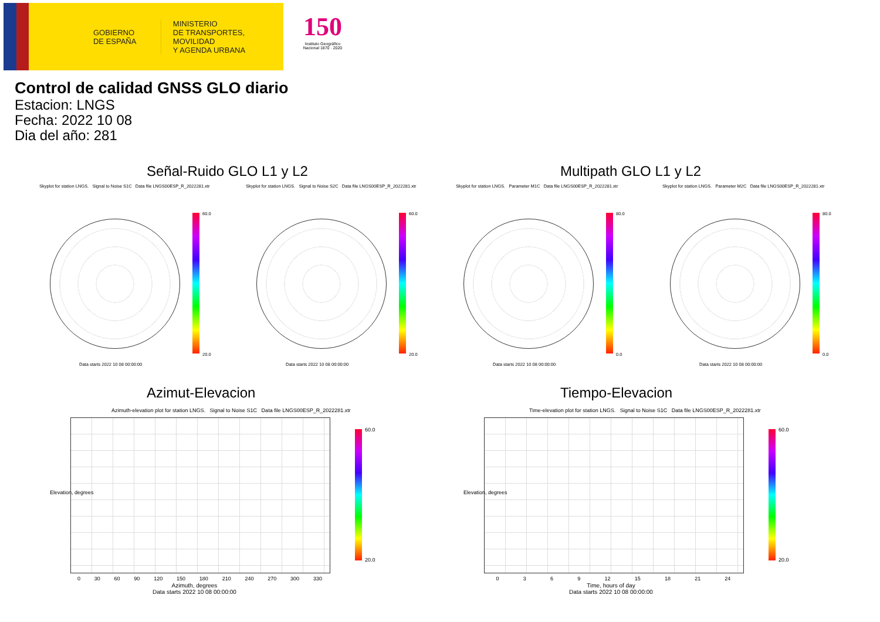GOBIERNO
DE ESPAÑA
MINISTERIO
DE TRANSPORTES, MOVILIDAD
Y AGENDA URBANA
150
Instituto Geográfico Nacional 1870 · 2020
Control de calidad GNSS GLO diario
Estacion: LNGS
Fecha: 2022 10 08
Dia del año: 281
Señal-Ruido GLO L1 y L2 Multipath GLO L1 y L2
Skyplot for station LNGS. Signal to Noise S1C Data file LNGS00ESP_R_2022281.xtr
Skyplot for station LNGS. Signal to Noise S2C Data file LNGS00ESP_R_2022281.xtr
Skyplot for station LNGS. Parameter M1C Data file LNGS00ESP_R_2022281.xtr
Skyplot for station LNGS. Parameter M2C Data file LNGS00ESP_R_2022281.xtr
60.0
20.0
60.0
20.0
80.0
0.0
80.0
0.0
Data starts 2022 10 08 00:00:00
Data starts 2022 10 08 00:00:00
Data starts 2022 10 08 00:00:00
Data starts 2022 10 08 00:00:00
Azimut-Elevacion Tiempo-Elevacion
Azimuth-elevation plot for station LNGS. Signal to Noise S1C Data file LNGS00ESP_R_2022281.xtr
Time-elevation plot for station LNGS. Signal to Noise S1C Data file LNGS00ESP_R_2022281.xtr
60.0
20.0
60.0
20.0
0 30 60 90 120 150 180 210 240 270 300 330 0 3 6 9 12 15 18 21 24
Azimuth, degrees
Data starts 2022 10 08 00:00:00
Time, hours of day
Data starts 2022 10 08 00:00:00
Elevation, degrees Elevation, degrees